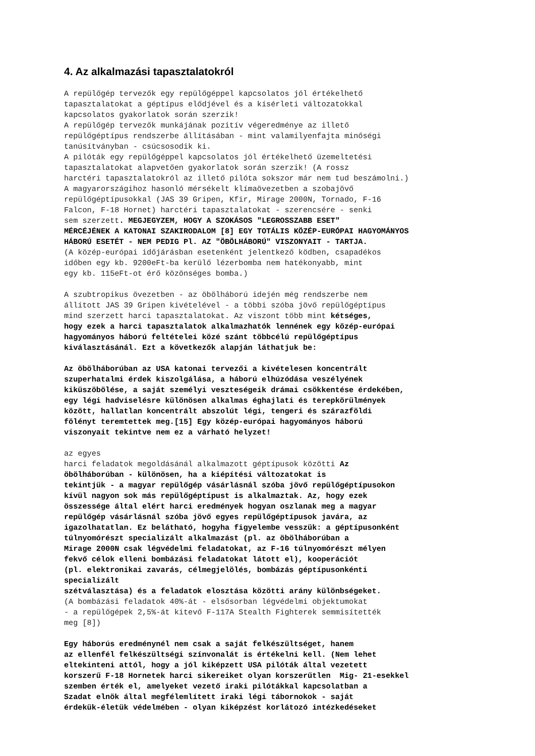4. Az alkalmazási tapasztalatokról
A repülőgép tervezők egy repülőgéppel kapcsolatos jól értékelhető tapasztalatokat a géptípus elődjével és a kísérleti változatokkal kapcsolatos gyakorlatok során szerzik! A repülőgép tervezők munkájának pozitív végeredménye az illető repülőgéptípus rendszerbe állításában - mint valamilyenfajta minőségi tanúsítványban - csúcsosodik ki. A pilóták egy repülőgéppel kapcsolatos jól értékelhető üzemeltetési tapasztalatokat alapvetően gyakorlatok során szerzik! (A rossz harctéri tapasztalatokról az illető pilóta sokszor már nem tud beszámolni.) A magyarországihoz hasonló mérsékelt klímaövezetben a szobajövő repülőgéptípusokkal (JAS 39 Gripen, Kfir, Mirage 2000N, Tornado, F-16 Falcon, F-18 Hornet) harctéri tapasztalatokat - szerencsére - senki sem szerzett. MEGJEGYZEM, HOGY A SZOKÁSOS "LEGROSSZABB ESET" MÉRCÉJÉNEK A KATONAI SZAKIRODALOM [8] EGY TOTÁLIS KÖZÉP-EURÓPAI HAGYOMÁNYOS HÁBORÚ ESETÉT - NEM PEDIG Pl. AZ "ÖBÖLHÁBORÚ" VISZONYAIT - TARTJA. (A közép-európai időjárásban esetenként jelentkező ködben, csapadékos időben egy kb. 9200eFt-ba kerülő lézerbomba nem hatékonyabb, mint egy kb. 115eFt-ot érő közönséges bomba.)
A szubtropikus övezetben - az öbölháború idején még rendszerbe nem állított JAS 39 Gripen kivételével - a többi szóba jövő repülőgéptípus mind szerzett harci tapasztalatokat. Az viszont több mint kétséges, hogy ezek a harci tapasztalatok alkalmazhatók lennének egy közép-európai hagyományos háború feltételei közé szánt többcélú repülőgéptípus kiválasztásánál. Ezt a következők alapján láthatjuk be:
Az öbölháborúban az USA katonai tervezői a kivételesen koncentrált szuperhatalmi érdek kiszolgálása, a háború elhúzódása veszélyének kiküszöbölése, a saját személyi veszteségeik drámai csökkentése érdekében, egy légi hadviselésre különösen alkalmas éghajlati és terepkörülmények között, hallatlan koncentrált abszolút légi, tengeri és szárazföldi fölényt teremtettek meg.[15] Egy közép-európai hagyományos háború viszonyait tekintve nem ez a várható helyzet!
az egyes harci feladatok megoldásánál alkalmazott géptípusok közötti Az öbölháborúban - különösen, ha a kiépítési változatokat is tekintjük - a magyar repülőgép vásárlásnál szóba jövő repülőgéptípusokon kívül nagyon sok más repülőgéptípust is alkalmaztak. Az, hogy ezek összessége által elért harci eredmények hogyan oszlanak meg a magyar repülőgép vásárlásnál szóba jövő egyes repülőgéptípusok javára, az igazolhatatlan. Ez belátható, hogyha figyelembe vesszük: a géptípusonként túlnyomórészt specializált alkalmazást (pl. az öbölháborúban a Mirage 2000N csak légvédelmi feladatokat, az F-16 túlnyomórészt mélyen fekvő célok elleni bombázási feladatokat látott el), kooperációt (pl. elektronikai zavarás, célmegjelölés, bombázás géptípusonkénti specializált szétválasztása) és a feladatok elosztása közötti arány különbségeket. (A bombázási feladatok 40%-át - elsősorban légvédelmi objektumokat - a repülőgépek 2,5%-át kitevő F-117A Stealth Fighterek semmisítették meg [8])
Egy háborús eredménynél nem csak a saját felkészültséget, hanem az ellenfél felkészültségi színvonalát is értékelni kell. (Nem lehet eltekinteni attól, hogy a jól kiképzett USA pilóták által vezetett korszerű F-18 Hornetek harci sikereiket olyan korszerűtlen Mig- 21-esekkel szemben érték el, amelyeket vezető iraki pilótákkal kapcsolatban a Szadat elnök által megfélemlített iraki légi tábornokok - saját érdekük-életük védelmében - olyan kiképzést korlátozó intézkedéseket